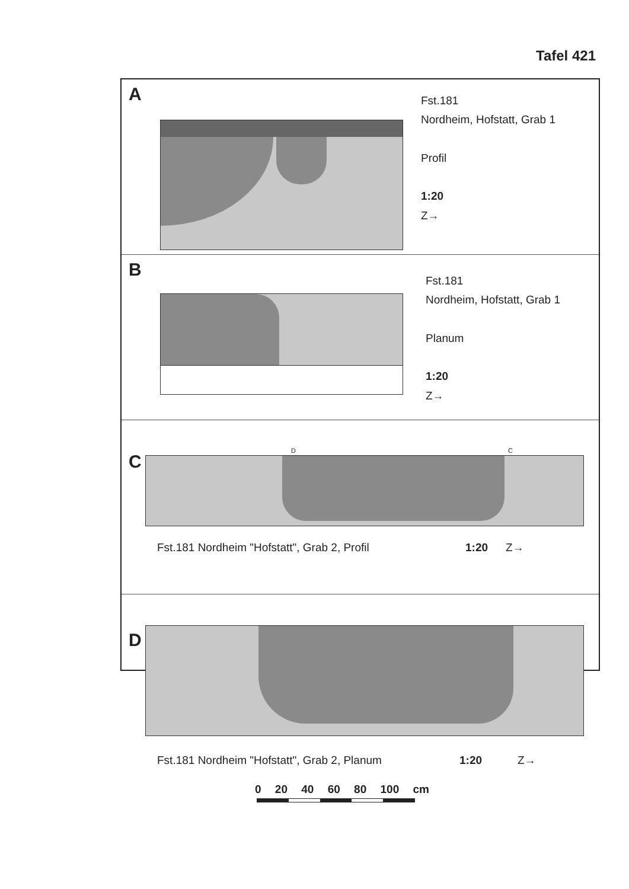Tafel 421
A
Fst.181
Nordheim, Hofstatt, Grab 1
Profil
1:20
Z→
B
Fst.181
Nordheim, Hofstatt, Grab 1
Planum
1:20
Z→
C
D C
Fst.181 Nordheim "Hofstatt", Grab 2, Profil 1:20 Z→
D
Fst.181 Nordheim "Hofstatt", Grab 2, Planum 1:20 Z→
0 20 40 60 80 100 cm